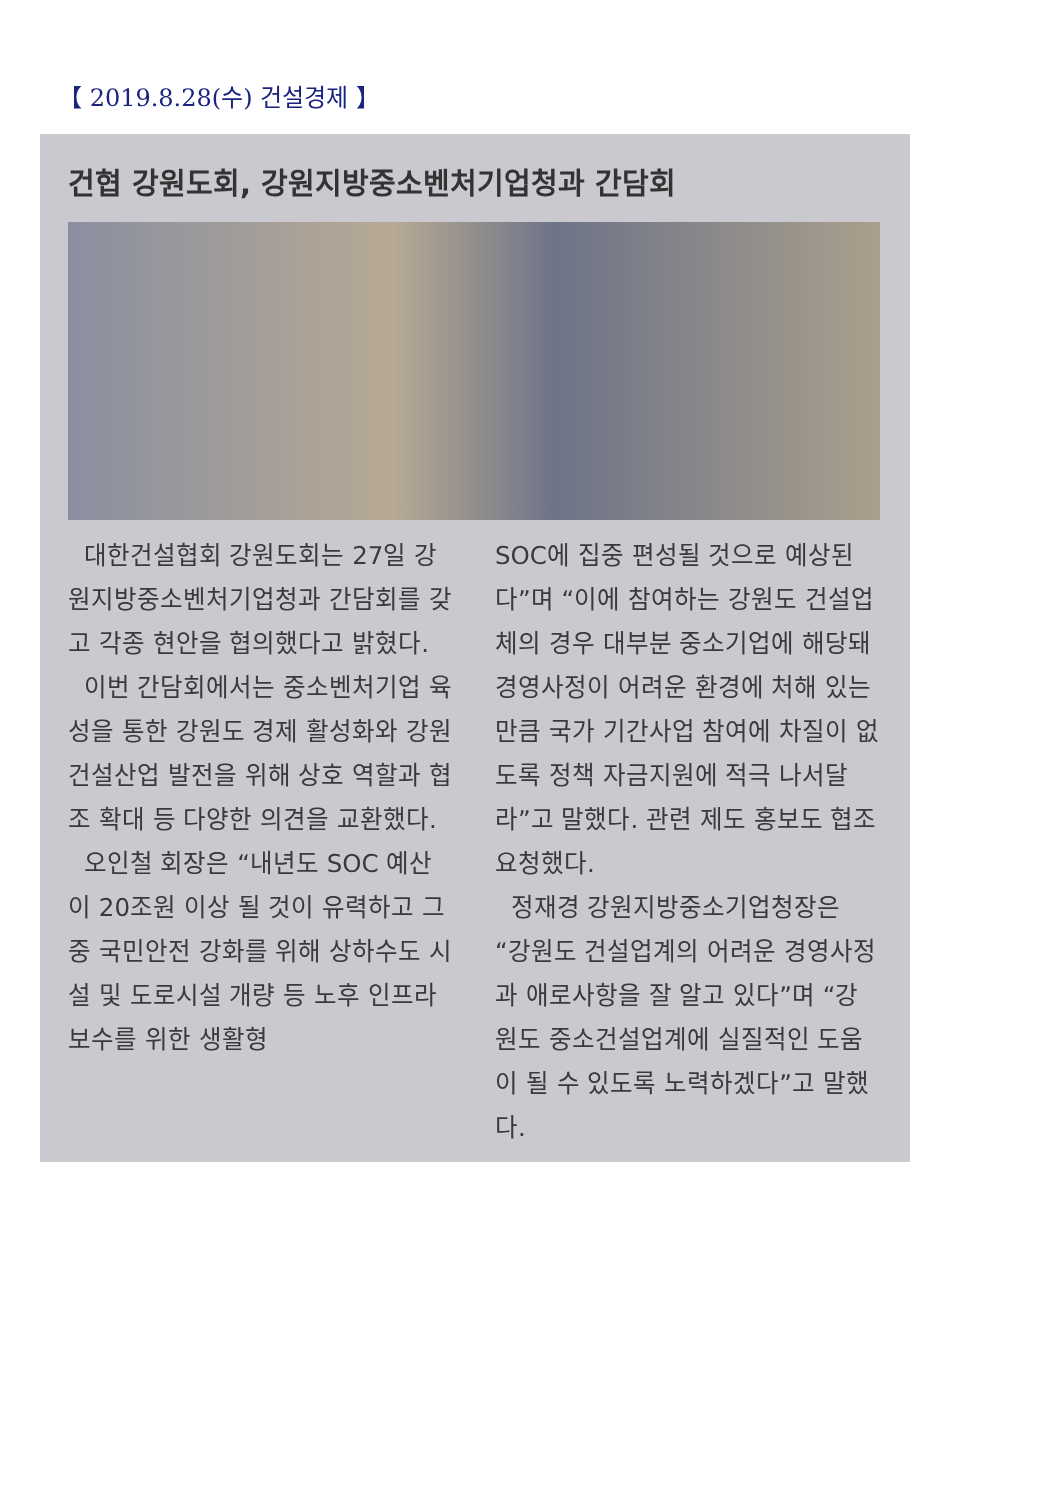【 2019.8.28(수) 건설경제 】
건협 강원도회, 강원지방중소벤처기업청과 간담회
대한건설협회 강원도회는 27일 강원지방중소벤처기업청과 간담회를 갖고 각종 현안을 협의했다고 밝혔다.
이번 간담회에서는 중소벤처기업 육성을 통한 강원도 경제 활성화와 강원건설산업 발전을 위해 상호 역할과 협조 확대 등 다양한 의견을 교환했다.
오인철 회장은 “내년도 SOC 예산이 20조원 이상 될 것이 유력하고 그중 국민안전 강화를 위해 상하수도 시설 및 도로시설 개량 등 노후 인프라 보수를 위한 생활형
SOC에 집중 편성될 것으로 예상된다”며 “이에 참여하는 강원도 건설업체의 경우 대부분 중소기업에 해당돼 경영사정이 어려운 환경에 처해 있는 만큼 국가 기간사업 참여에 차질이 없도록 정책 자금지원에 적극 나서달라”고 말했다. 관련 제도 홍보도 협조 요청했다.
정재경 강원지방중소기업청장은 “강원도 건설업계의 어려운 경영사정과 애로사항을 잘 알고 있다”며 “강원도 중소건설업계에 실질적인 도움이 될 수 있도록 노력하겠다”고 말했다.